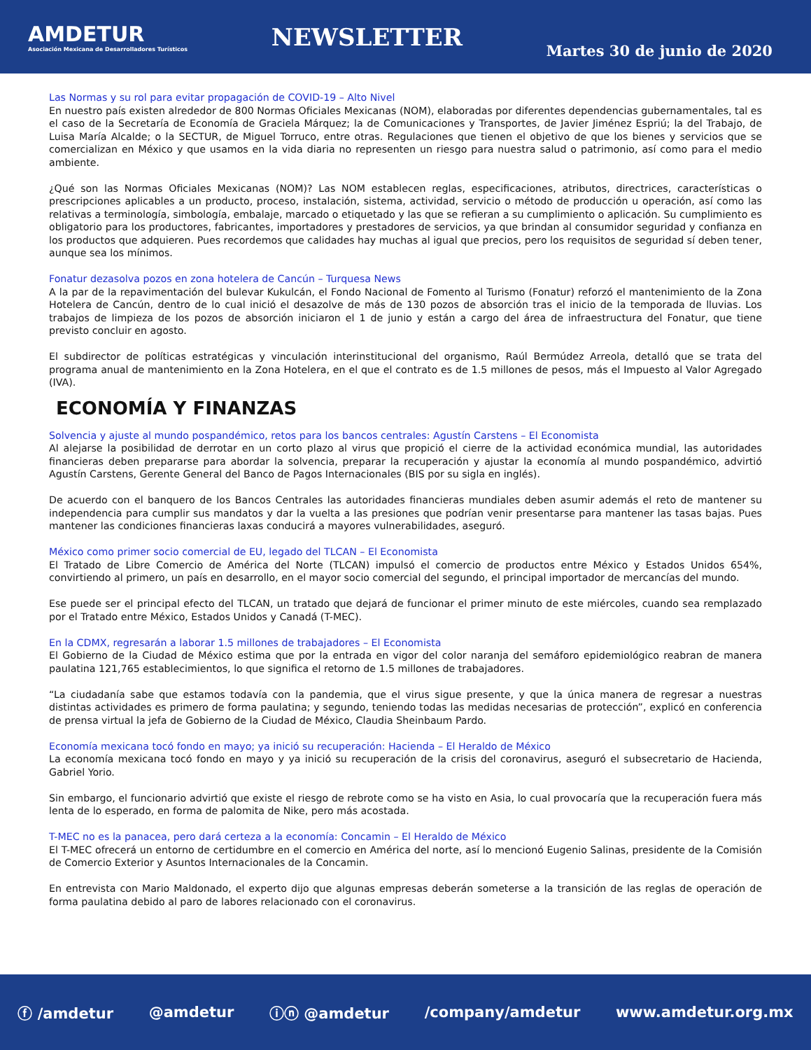AMDETUR
Asociación Mexicana de Desarrolladores Turísticos
NEWSLETTER
Martes 30 de junio de 2020
Las Normas y su rol para evitar propagación de COVID-19 – Alto Nivel
En nuestro país existen alrededor de 800 Normas Oficiales Mexicanas (NOM), elaboradas por diferentes dependencias gubernamentales, tal es el caso de la Secretaría de Economía de Graciela Márquez; la de Comunicaciones y Transportes, de Javier Jiménez Espriú; la del Trabajo, de Luisa María Alcalde; o la SECTUR, de Miguel Torruco, entre otras. Regulaciones que tienen el objetivo de que los bienes y servicios que se comercializan en México y que usamos en la vida diaria no representen un riesgo para nuestra salud o patrimonio, así como para el medio ambiente.
¿Qué son las Normas Oficiales Mexicanas (NOM)? Las NOM establecen reglas, especificaciones, atributos, directrices, características o prescripciones aplicables a un producto, proceso, instalación, sistema, actividad, servicio o método de producción u operación, así como las relativas a terminología, simbología, embalaje, marcado o etiquetado y las que se refieran a su cumplimiento o aplicación. Su cumplimiento es obligatorio para los productores, fabricantes, importadores y prestadores de servicios, ya que brindan al consumidor seguridad y confianza en los productos que adquieren. Pues recordemos que calidades hay muchas al igual que precios, pero los requisitos de seguridad sí deben tener, aunque sea los mínimos.
Fonatur dezasolva pozos en zona hotelera de Cancún – Turquesa News
A la par de la repavimentación del bulevar Kukulcán, el Fondo Nacional de Fomento al Turismo (Fonatur) reforzó el mantenimiento de la Zona Hotelera de Cancún, dentro de lo cual inició el desazolve de más de 130 pozos de absorción tras el inicio de la temporada de lluvias. Los trabajos de limpieza de los pozos de absorción iniciaron el 1 de junio y están a cargo del área de infraestructura del Fonatur, que tiene previsto concluir en agosto.
El subdirector de políticas estratégicas y vinculación interinstitucional del organismo, Raúl Bermúdez Arreola, detalló que se trata del programa anual de mantenimiento en la Zona Hotelera, en el que el contrato es de 1.5 millones de pesos, más el Impuesto al Valor Agregado (IVA).
ECONOMÍA Y FINANZAS
Solvencia y ajuste al mundo pospandémico, retos para los bancos centrales: Agustín Carstens – El Economista
Al alejarse la posibilidad de derrotar en un corto plazo al virus que propició el cierre de la actividad económica mundial, las autoridades financieras deben prepararse para abordar la solvencia, preparar la recuperación y ajustar la economía al mundo pospandémico, advirtió Agustín Carstens, Gerente General del Banco de Pagos Internacionales (BIS por su sigla en inglés).
De acuerdo con el banquero de los Bancos Centrales las autoridades financieras mundiales deben asumir además el reto de mantener su independencia para cumplir sus mandatos y dar la vuelta a las presiones que podrían venir presentarse para mantener las tasas bajas. Pues mantener las condiciones financieras laxas conducirá a mayores vulnerabilidades, aseguró.
México como primer socio comercial de EU, legado del TLCAN – El Economista
El Tratado de Libre Comercio de América del Norte (TLCAN) impulsó el comercio de productos entre México y Estados Unidos 654%, convirtiendo al primero, un país en desarrollo, en el mayor socio comercial del segundo, el principal importador de mercancías del mundo.
Ese puede ser el principal efecto del TLCAN, un tratado que dejará de funcionar el primer minuto de este miércoles, cuando sea remplazado por el Tratado entre México, Estados Unidos y Canadá (T-MEC).
En la CDMX, regresarán a laborar 1.5 millones de trabajadores – El Economista
El Gobierno de la Ciudad de México estima que por la entrada en vigor del color naranja del semáforo epidemiológico reabran de manera paulatina 121,765 establecimientos, lo que significa el retorno de 1.5 millones de trabajadores.
“La ciudadanía sabe que estamos todavía con la pandemia, que el virus sigue presente, y que la única manera de regresar a nuestras distintas actividades es primero de forma paulatina; y segundo, teniendo todas las medidas necesarias de protección”, explicó en conferencia de prensa virtual la jefa de Gobierno de la Ciudad de México, Claudia Sheinbaum Pardo.
Economía mexicana tocó fondo en mayo; ya inició su recuperación: Hacienda – El Heraldo de México
La economía mexicana tocó fondo en mayo y ya inició su recuperación de la crisis del coronavirus, aseguró el subsecretario de Hacienda, Gabriel Yorio.
Sin embargo, el funcionario advirtió que existe el riesgo de rebrote como se ha visto en Asia, lo cual provocaría que la recuperación fuera más lenta de lo esperado, en forma de palomita de Nike, pero más acostada.
T-MEC no es la panacea, pero dará certeza a la economía: Concamin – El Heraldo de México
El T-MEC ofrecerá un entorno de certidumbre en el comercio en América del norte, así lo mencionó Eugenio Salinas, presidente de la Comisión de Comercio Exterior y Asuntos Internacionales de la Concamin.
En entrevista con Mario Maldonado, el experto dijo que algunas empresas deberán someterse a la transición de las reglas de operación de forma paulatina debido al paro de labores relacionado con el coronavirus.
ⓕ /amdetur @amdetur ⓘⓝ @amdetur /company/amdetur www.amdetur.org.mx